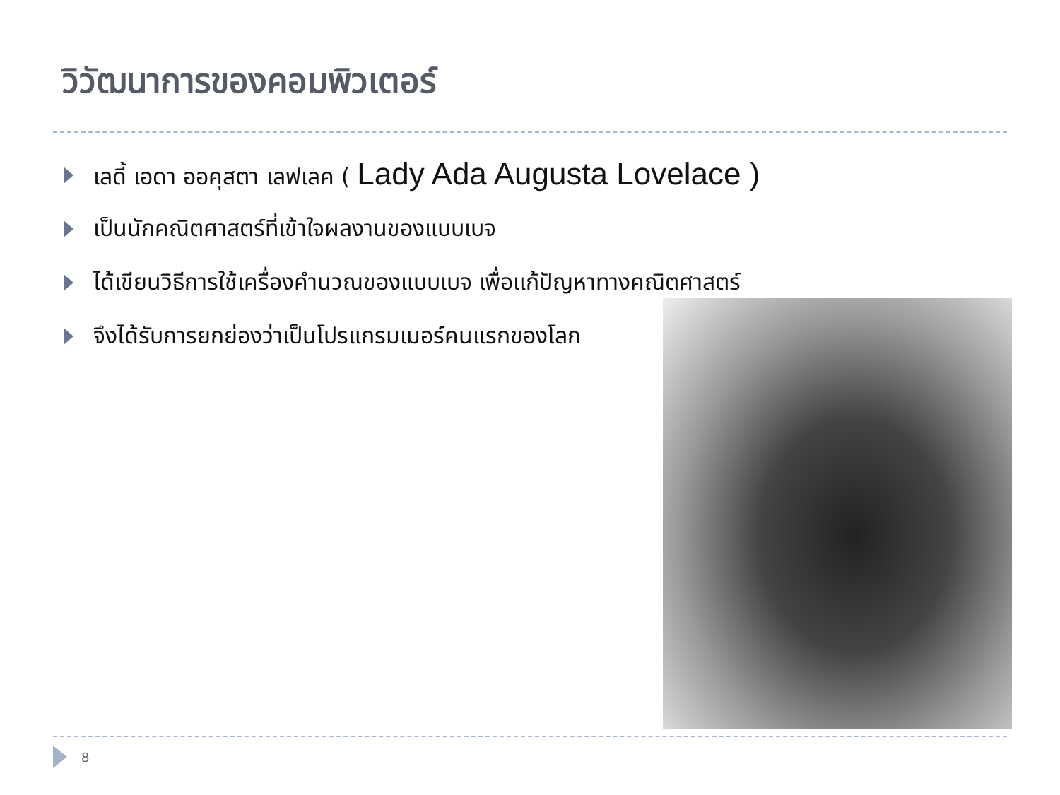วิวัฒนาการของคอมพิวเตอร์
เลดี้ เอดา ออคุสตา เลฟเลค ( Lady Ada Augusta Lovelace )
เป็นนักคณิตศาสตร์ที่เข้าใจผลงานของแบบเบจ
ได้เขียนวิธีการใช้เครื่องคำนวณของแบบเบจ เพื่อแก้ปัญหาทางคณิตศาสตร์
จึงได้รับการยกย่องว่าเป็นโปรแกรมเมอร์คนแรกของโลก
8